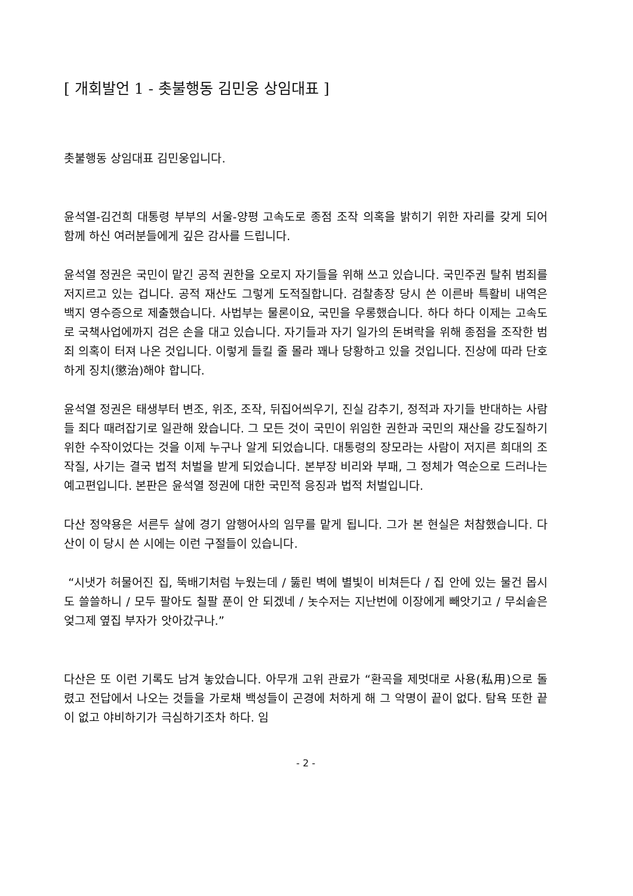[ 개회발언 1 - 촛불행동 김민웅 상임대표 ]
촛불행동 상임대표 김민웅입니다.
윤석열-김건희 대통령 부부의 서울-양평 고속도로 종점 조작 의혹을 밝히기 위한 자리를 갖게 되어 함께 하신 여러분들에게 깊은 감사를 드립니다.
윤석열 정권은 국민이 맡긴 공적 권한을 오로지 자기들을 위해 쓰고 있습니다. 국민주권 탈취 범죄를 저지르고 있는 겁니다. 공적 재산도 그렇게 도적질합니다. 검찰총장 당시 쓴 이른바 특활비 내역은 백지 영수증으로 제출했습니다. 사법부는 물론이요, 국민을 우롱했습니다. 하다 하다 이제는 고속도로 국책사업에까지 검은 손을 대고 있습니다. 자기들과 자기 일가의 돈벼락을 위해 종점을 조작한 범죄 의혹이 터져 나온 것입니다. 이렇게 들킬 줄 몰라 꽤나 당황하고 있을 것입니다. 진상에 따라 단호하게 징치(懲治)해야 합니다.
윤석열 정권은 태생부터 변조, 위조, 조작, 뒤집어씌우기, 진실 감추기, 정적과 자기들 반대하는 사람들 죄다 때려잡기로 일관해 왔습니다. 그 모든 것이 국민이 위임한 권한과 국민의 재산을 강도질하기 위한 수작이었다는 것을 이제 누구나 알게 되었습니다. 대통령의 장모라는 사람이 저지른 희대의 조작질, 사기는 결국 법적 처벌을 받게 되었습니다. 본부장 비리와 부패, 그 정체가 역순으로 드러나는 예고편입니다. 본판은 윤석열 정권에 대한 국민적 응징과 법적 처벌입니다.
다산 정약용은 서른두 살에 경기 암행어사의 임무를 맡게 됩니다. 그가 본 현실은 처참했습니다. 다산이 이 당시 쓴 시에는 이런 구절들이 있습니다.
“시냇가 허물어진 집, 뚝배기처럼 누웠는데 / 뚫린 벽에 별빛이 비쳐든다 / 집 안에 있는 물건 몹시도 쓸쓸하니 / 모두 팔아도 칠팔 푼이 안 되겠네 / 놋수저는 지난번에 이장에게 빼앗기고 / 무쇠솥은 엊그제 옆집 부자가 앗아갔구나.”
다산은 또 이런 기록도 남겨 놓았습니다. 아무개 고위 관료가 “환곡을 제멋대로 사용(私用)으로 돌렸고 전답에서 나오는 것들을 가로채 백성들이 곤경에 처하게 해 그 악명이 끝이 없다. 탐욕 또한 끝이 없고 야비하기가 극심하기조차 하다. 임
- 2 -